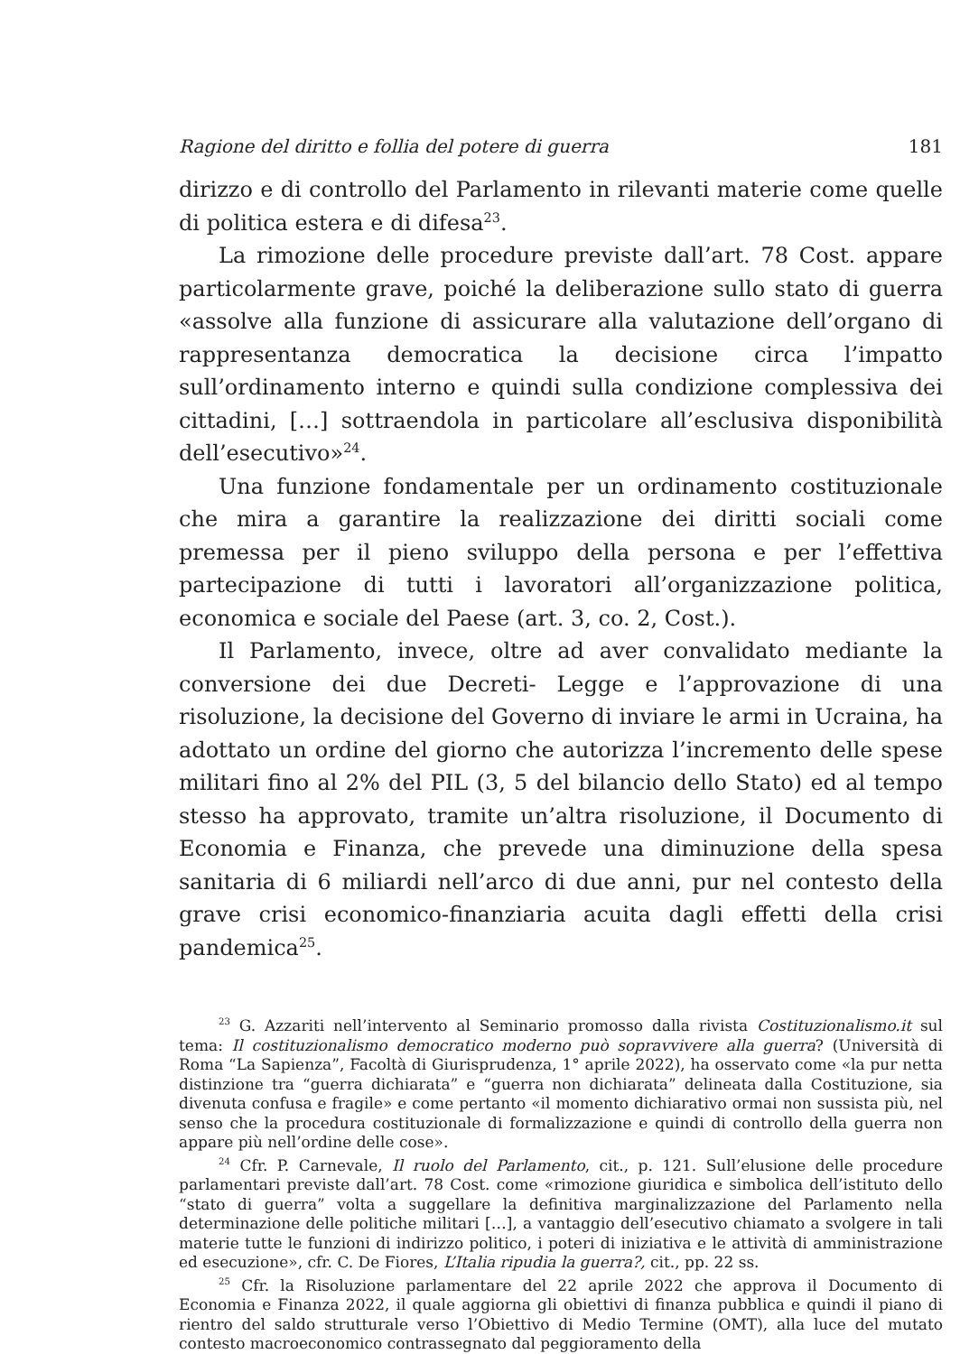Ragione del diritto e follia del potere di guerra 181
dirizzo e di controllo del Parlamento in rilevanti materie come quelle di politica estera e di difesa<sup>23</sup>.
La rimozione delle procedure previste dall’art. 78 Cost. appare particolarmente grave, poiché la deliberazione sullo stato di guerra «assolve alla funzione di assicurare alla valutazione dell’organo di rappresentanza democratica la decisione circa l’impatto sull’ordinamento interno e quindi sulla condizione complessiva dei cittadini, […] sottraendola in particolare all’esclusiva disponibilità dell’esecutivo»<sup>24</sup>.
Una funzione fondamentale per un ordinamento costituzionale che mira a garantire la realizzazione dei diritti sociali come premessa per il pieno sviluppo della persona e per l’effettiva partecipazione di tutti i lavoratori all’organizzazione politica, economica e sociale del Paese (art. 3, co. 2, Cost.).
Il Parlamento, invece, oltre ad aver convalidato mediante la conversione dei due Decreti- Legge e l’approvazione di una risoluzione, la decisione del Governo di inviare le armi in Ucraina, ha adottato un ordine del giorno che autorizza l’incremento delle spese militari fino al 2% del PIL (3, 5 del bilancio dello Stato) ed al tempo stesso ha approvato, tramite un’altra risoluzione, il Documento di Economia e Finanza, che prevede una diminuzione della spesa sanitaria di 6 miliardi nell’arco di due anni, pur nel contesto della grave crisi economico-finanziaria acuita dagli effetti della crisi pandemica<sup>25</sup>.
<sup>23</sup> G. Azzariti nell’intervento al Seminario promosso dalla rivista Costituzionalismo.it sul tema: Il costituzionalismo democratico moderno può sopravvivere alla guerra? (Università di Roma “La Sapienza”, Facoltà di Giurisprudenza, 1° aprile 2022), ha osservato come «la pur netta distinzione tra “guerra dichiarata” e “guerra non dichiarata” delineata dalla Costituzione, sia divenuta confusa e fragile» e come pertanto «il momento dichiarativo ormai non sussista più, nel senso che la procedura costituzionale di formalizzazione e quindi di controllo della guerra non appare più nell’ordine delle cose».
<sup>24</sup> Cfr. P. Carnevale, Il ruolo del Parlamento, cit., p. 121. Sull’elusione delle procedure parlamentari previste dall’art. 78 Cost. come «rimozione giuridica e simbolica dell’istituto dello “stato di guerra” volta a suggellare la definitiva marginalizzazione del Parlamento nella determinazione delle politiche militari […], a vantaggio dell’esecutivo chiamato a svolgere in tali materie tutte le funzioni di indirizzo politico, i poteri di iniziativa e le attività di amministrazione ed esecuzione», cfr. C. De Fiores, L’Italia ripudia la guerra?, cit., pp. 22 ss.
<sup>25</sup> Cfr. la Risoluzione parlamentare del 22 aprile 2022 che approva il Documento di Economia e Finanza 2022, il quale aggiorna gli obiettivi di finanza pubblica e quindi il piano di rientro del saldo strutturale verso l’Obiettivo di Medio Termine (OMT), alla luce del mutato contesto macroeconomico contrassegnato dal peggioramento della